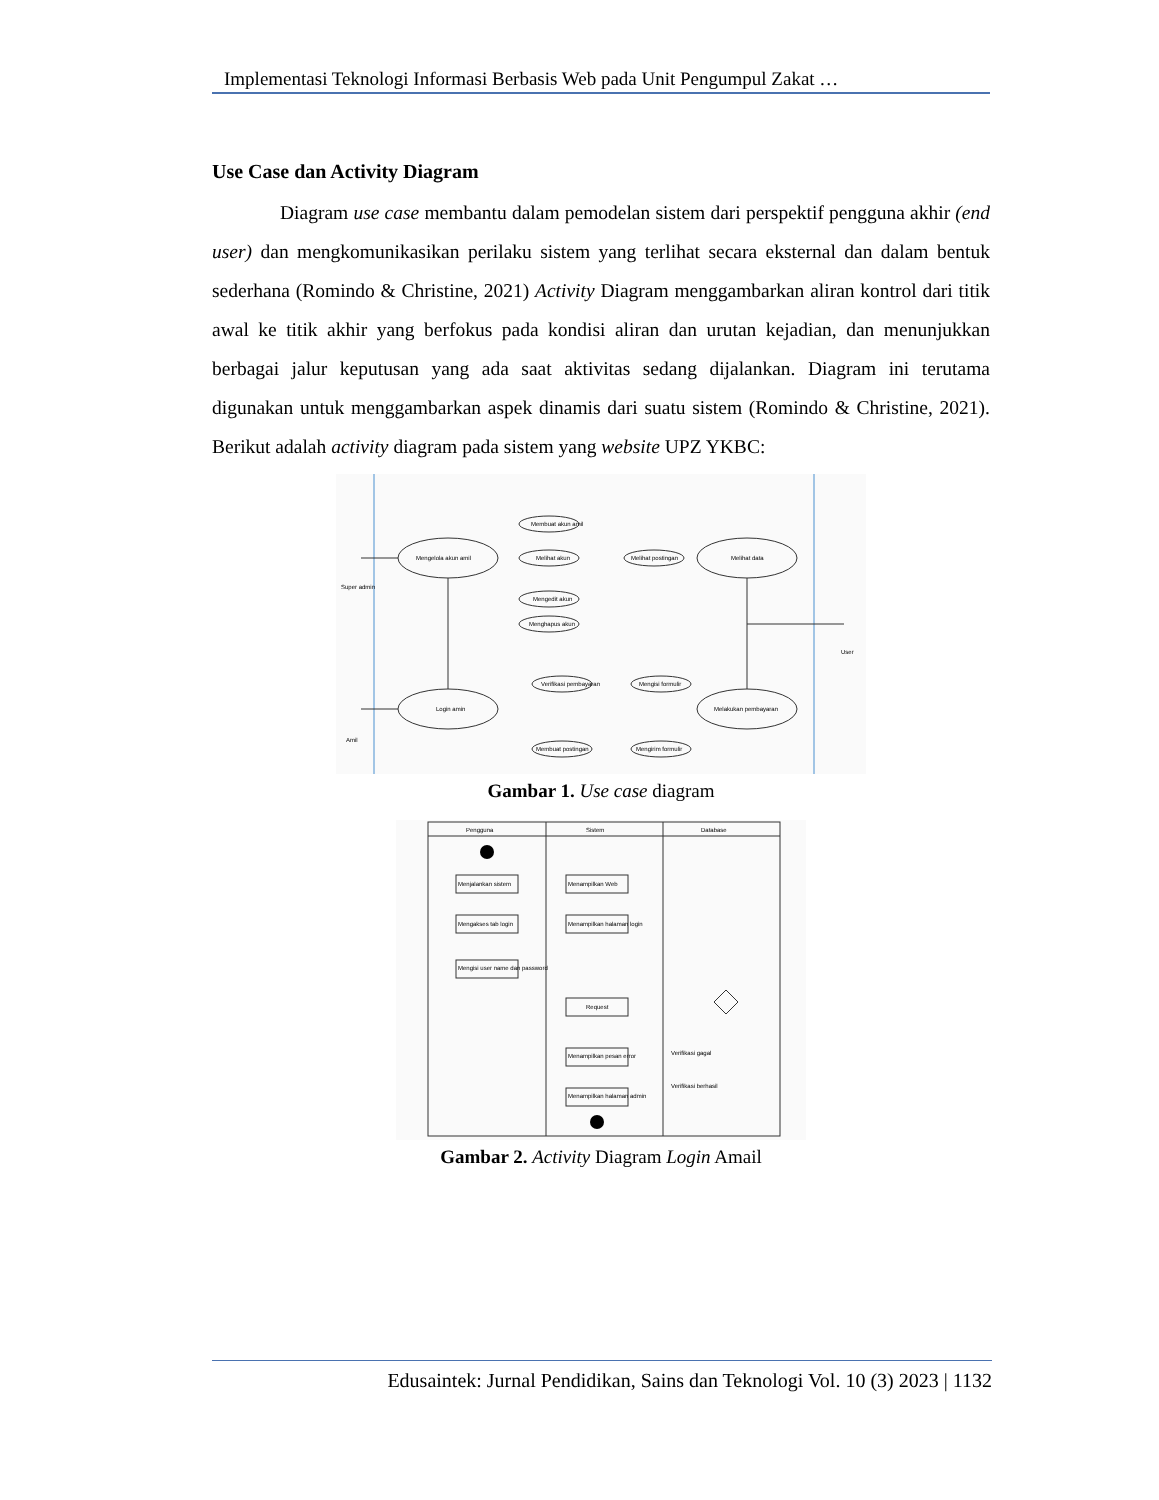Implementasi Teknologi Informasi Berbasis Web pada Unit Pengumpul Zakat …
Use Case dan Activity Diagram
Diagram use case membantu dalam pemodelan sistem dari perspektif pengguna akhir (end user) dan mengkomunikasikan perilaku sistem yang terlihat secara eksternal dan dalam bentuk sederhana (Romindo & Christine, 2021) Activity Diagram menggambarkan aliran kontrol dari titik awal ke titik akhir yang berfokus pada kondisi aliran dan urutan kejadian, dan menunjukkan berbagai jalur keputusan yang ada saat aktivitas sedang dijalankan. Diagram ini terutama digunakan untuk menggambarkan aspek dinamis dari suatu sistem (Romindo & Christine, 2021). Berikut adalah activity diagram pada sistem yang website UPZ YKBC:
Mengelola akun amil
Membuat akun amil
Melihat akun
Mengedit akun
Menghapus akun
Melihat postingan
Melihat data
Login amin
Verifikasi pembayaran
Membuat postingan
Mengisi formulir
Mengirim formulir
Melakukan pembayaran
Super admin
Amil
User
Gambar 1. Use case diagram
Pengguna
Sistem
Database
Menjalankan sistem
Mengakses tab login
Mengisi user name dan password
Menampilkan Web
Menampilkan halaman login
Request
Menampilkan pesan error
Menampilkan halaman admin
Verifikasi gagal
Verifikasi berhasil
Gambar 2. Activity Diagram Login Amail
Edusaintek: Jurnal Pendidikan, Sains dan Teknologi Vol. 10 (3) 2023 | 1132